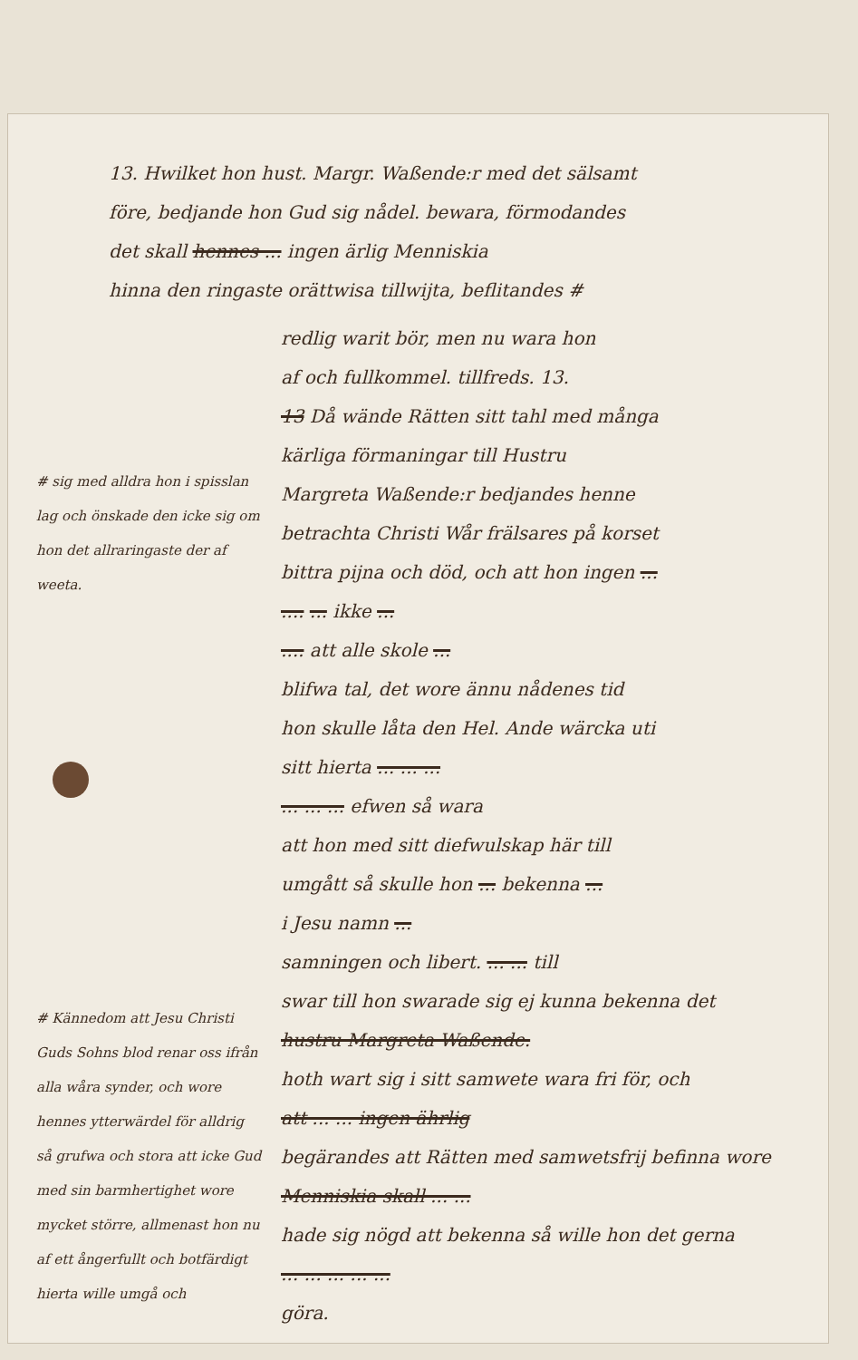13. Hwilket hon hust. Margr. Waßende:r med det sälsamt
före, bedjande hon Gud sig nådel. bewara, förmodandes
det skall hennes ... ingen ärlig Menniskia
hinna den ringaste orättwisa tillwijta, beflitandes #
# sig med alldra hon i spisslan lag och önskade den icke sig om hon det allraringaste der af weeta.
# Kännedom att Jesu Christi Guds Sohns blod renar oss ifrån alla wåra synder, och wore hennes ytterwärdel för alldrig så grufwa och stora att icke Gud med sin barmhertighet wore mycket större, allmenast hon nu af ett ångerfullt och botfärdigt hierta wille umgå och
redlig warit bör, men nu wara hon
af och fullkommel. tillfreds. 13.
13 Då wände Rätten sitt tahl med många
kärliga förmaningar till Hustru
Margreta Waßende:r bedjandes henne
betrachta Christi Wår frälsares på korset
bittra pijna och död, och att hon ingen ...
.... ... ikke ...
.... att alle skole ...
blifwa tal, det wore ännu nådenes tid
hon skulle låta den Hel. Ande wärcka uti
sitt hierta ... ... ...
... ... ... efwen så wara
att hon med sitt diefwulskap här till
umgått så skulle hon ... bekenna ...
i Jesu namn ...
samningen och libert. ... ... till
swar till hon swarade sig ej kunna bekenna det
hustru Margreta Waßende.
hoth wart sig i sitt samwete wara fri för, och
att ... ... ingen ährlig
begärandes att Rätten med samwetsfrij befinna wore
Menniskia skall ... ...
hade sig nögd att bekenna så wille hon det gerna
... ... ... ... ...
göra.